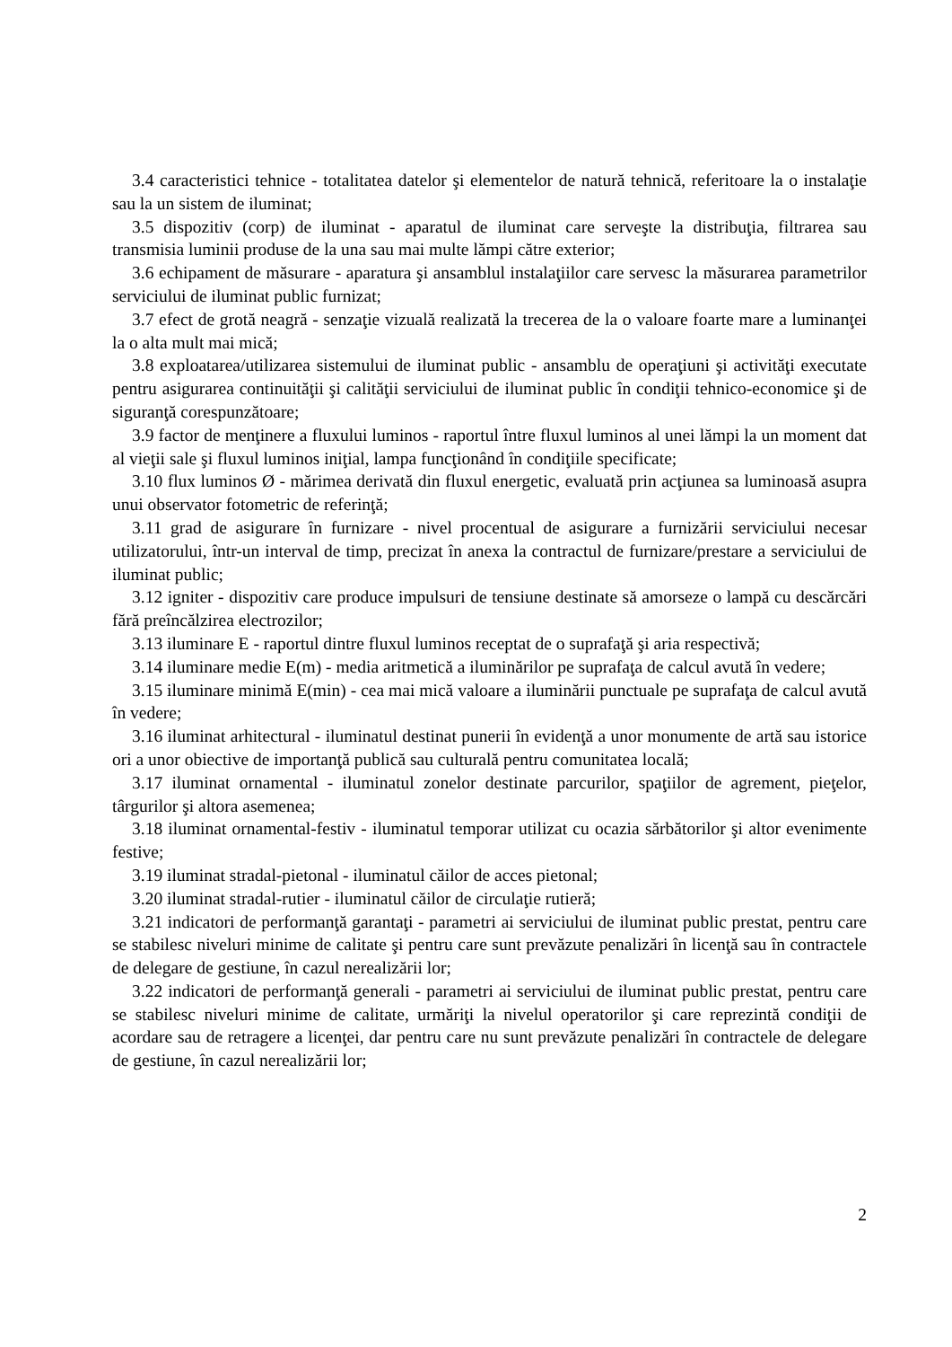3.4 caracteristici tehnice - totalitatea datelor şi elementelor de natură tehnică, referitoare la o instalaţie sau la un sistem de iluminat;
3.5 dispozitiv (corp) de iluminat - aparatul de iluminat care serveşte la distribuţia, filtrarea sau transmisia luminii produse de la una sau mai multe lămpi către exterior;
3.6 echipament de măsurare - aparatura şi ansamblul instalaţiilor care servesc la măsurarea parametrilor serviciului de iluminat public furnizat;
3.7 efect de grotă neagră - senzaţie vizuală realizată la trecerea de la o valoare foarte mare a luminanţei la o alta mult mai mică;
3.8 exploatarea/utilizarea sistemului de iluminat public - ansamblu de operaţiuni şi activităţi executate pentru asigurarea continuităţii şi calităţii serviciului de iluminat public în condiţii tehnico-economice şi de siguranţă corespunzătoare;
3.9 factor de menţinere a fluxului luminos - raportul între fluxul luminos al unei lămpi la un moment dat al vieţii sale şi fluxul luminos iniţial, lampa funcţionând în condiţiile specificate;
3.10 flux luminos Ø - mărimea derivată din fluxul energetic, evaluată prin acţiunea sa luminoasă asupra unui observator fotometric de referinţă;
3.11 grad de asigurare în furnizare - nivel procentual de asigurare a furnizării serviciului necesar utilizatorului, într-un interval de timp, precizat în anexa la contractul de furnizare/prestare a serviciului de iluminat public;
3.12 igniter - dispozitiv care produce impulsuri de tensiune destinate să amorseze o lampă cu descărcări fără preîncălzirea electrozilor;
3.13 iluminare E - raportul dintre fluxul luminos receptat de o suprafaţă şi aria respectivă;
3.14 iluminare medie E(m) - media aritmetică a iluminărilor pe suprafaţa de calcul avută în vedere;
3.15 iluminare minimă E(min) - cea mai mică valoare a iluminării punctuale pe suprafaţa de calcul avută în vedere;
3.16 iluminat arhitectural - iluminatul destinat punerii în evidenţă a unor monumente de artă sau istorice ori a unor obiective de importanţă publică sau culturală pentru comunitatea locală;
3.17 iluminat ornamental - iluminatul zonelor destinate parcurilor, spaţiilor de agrement, pieţelor, târgurilor şi altora asemenea;
3.18 iluminat ornamental-festiv - iluminatul temporar utilizat cu ocazia sărbătorilor şi altor evenimente festive;
3.19 iluminat stradal-pietonal - iluminatul căilor de acces pietonal;
3.20 iluminat stradal-rutier - iluminatul căilor de circulaţie rutieră;
3.21 indicatori de performanţă garantaţi - parametri ai serviciului de iluminat public prestat, pentru care se stabilesc niveluri minime de calitate şi pentru care sunt prevăzute penalizări în licenţă sau în contractele de delegare de gestiune, în cazul nerealizării lor;
3.22 indicatori de performanţă generali - parametri ai serviciului de iluminat public prestat, pentru care se stabilesc niveluri minime de calitate, urmăriţi la nivelul operatorilor şi care reprezintă condiţii de acordare sau de retragere a licenţei, dar pentru care nu sunt prevăzute penalizări în contractele de delegare de gestiune, în cazul nerealizării lor;
2